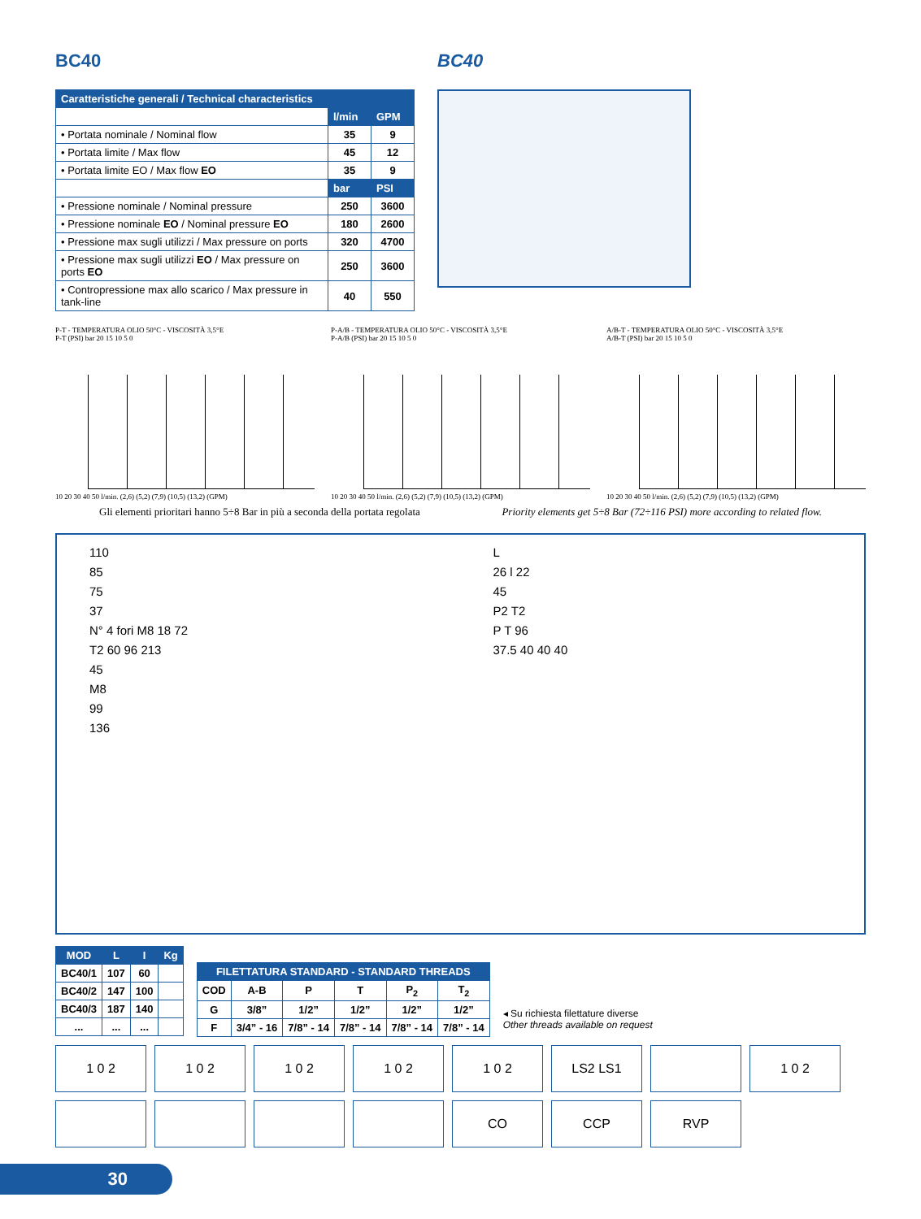BC40 BC40
| Caratteristiche generali / Technical characteristics | | |
| --- | --- | --- |
| | l/min | GPM |
| • Portata nominale / Nominal flow | 35 | 9 |
| • Portata limite / Max flow | 45 | 12 |
| • Portata limite EO / Max flow EO | 35 | 9 |
| | bar | PSI |
| • Pressione nominale / Nominal pressure | 250 | 3600 |
| • Pressione nominale EO / Nominal pressure EO | 180 | 2600 |
| • Pressione max sugli utilizzi / Max pressure on ports | 320 | 4700 |
| • Pressione max sugli utilizzi EO / Max pressure on ports EO | 250 | 3600 |
| • Contropressione max allo scarico / Max pressure in tank-line | 40 | 550 |
P-T - TEMPERATURA OLIO 50°C - VISCOSITÀ 3,5°E
P-T (PSI) bar 20 15 10 5 0
10 20 30 40 50 l/min. (2,6) (5,2) (7,9) (10,5) (13,2) (GPM)
P-A/B - TEMPERATURA OLIO 50°C - VISCOSITÀ 3,5°E
P-A/B (PSI) bar 20 15 10 5 0
10 20 30 40 50 l/min. (2,6) (5,2) (7,9) (10,5) (13,2) (GPM)
A/B-T - TEMPERATURA OLIO 50°C - VISCOSITÀ 3,5°E
A/B-T (PSI) bar 20 15 10 5 0
10 20 30 40 50 l/min. (2,6) (5,2) (7,9) (10,5) (13,2) (GPM)
Gli elementi prioritari hanno 5÷8 Bar in più a seconda della portata regolata Priority elements get 5÷8 Bar (72÷116 PSI) more according to related flow.
110
85
75
37
N° 4 fori M8 18 72
T2 60 96 213
45
M8
99
136
L
26 l 22
45
P2 T2
P T 96
37.5 40 40 40
| MOD | L | I | Kg |
| --- | --- | --- | --- |
| BC40/1 | 107 | 60 | |
| BC40/2 | 147 | 100 | |
| BC40/3 | 187 | 140 | |
| ... | ... | ... | |
| FILETTATURA STANDARD - STANDARD THREADS | | | | | |
| --- | --- | --- | --- | --- | --- |
| COD | A-B | P | T | P<sub>2</sub> | T<sub>2</sub> |
| G | 3/8” | 1/2” | 1/2” | 1/2” | 1/2” |
| F | 3/4” - 16 | 7/8” - 14 | 7/8” - 14 | 7/8” - 14 | 7/8” - 14 |
◂ Su richiesta filettature diverse
Other threads available on request
1 0 2
1 0 2
1 0 2
1 0 2
1 0 2
LS2 LS1
1 0 2
CO
CCP
RVP
30